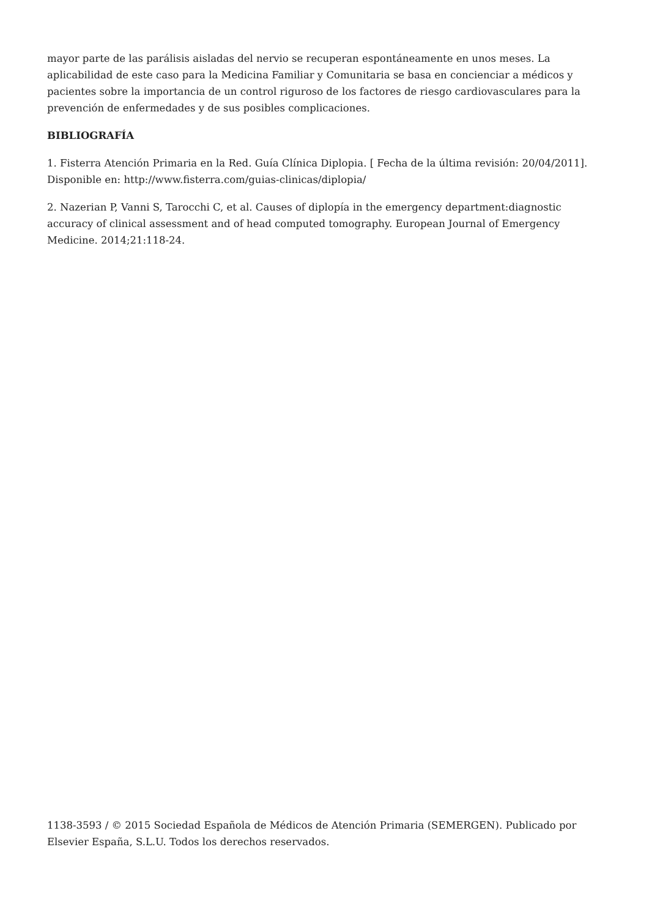mayor parte de las parálisis aisladas del nervio se recuperan espontáneamente en unos meses. La aplicabilidad de este caso para la Medicina Familiar y Comunitaria se basa en concienciar a médicos y pacientes sobre la importancia de un control riguroso de los factores de riesgo cardiovasculares para la prevención de enfermedades y de sus posibles complicaciones.
BIBLIOGRAFÍA
1. Fisterra Atención Primaria en la Red. Guía Clínica Diplopia. [ Fecha de la última revisión: 20/04/2011]. Disponible en: http://www.fisterra.com/guias-clinicas/diplopia/
2. Nazerian P, Vanni S, Tarocchi C, et al. Causes of diplopía in the emergency department:diagnostic accuracy of clinical assessment and of head computed tomography. European Journal of Emergency Medicine. 2014;21:118-24.
1138-3593 / © 2015 Sociedad Española de Médicos de Atención Primaria (SEMERGEN). Publicado por Elsevier España, S.L.U. Todos los derechos reservados.